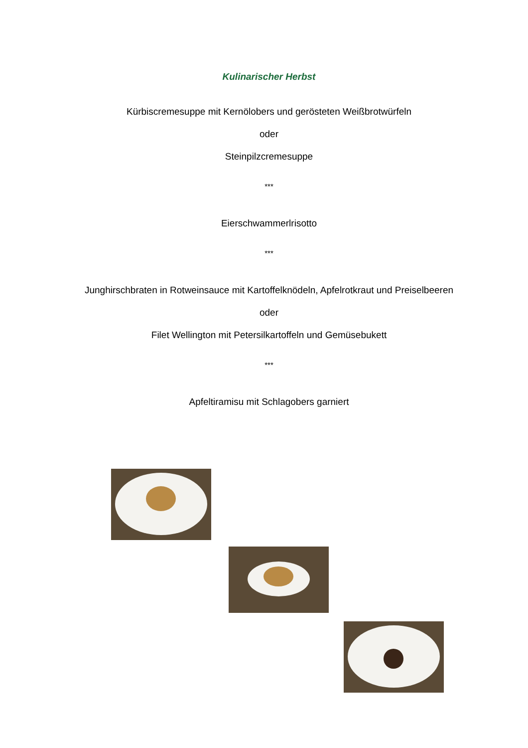Kulinarischer Herbst
Kürbiscremesuppe mit Kernölobers und gerösteten Weißbrotwürfeln
oder
Steinpilzcremesuppe
***
Eierschwammerlrisotto
***
Junghirschbraten in Rotweinsauce mit Kartoffelknödeln, Apfelrotkraut und Preiselbeeren
oder
Filet Wellington mit Petersilkartoffeln und Gemüsebukett
***
Apfeltiramisu mit Schlagobers garniert